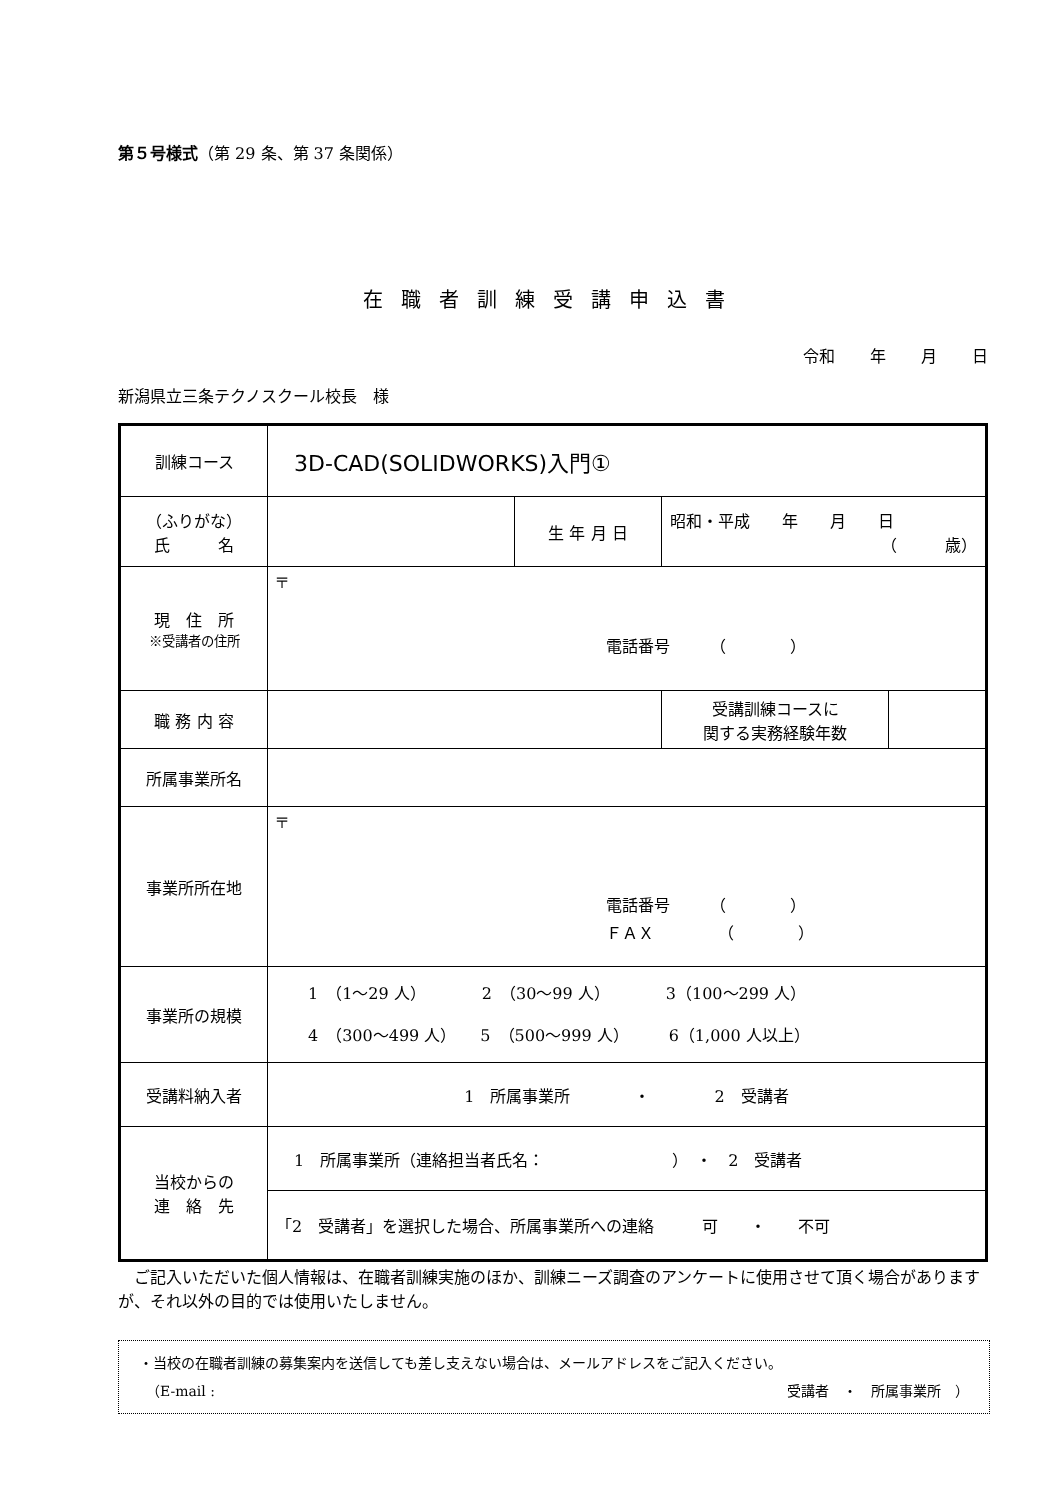第５号様式（第 29 条、第 37 条関係）
在職者訓練受講申込書
令和 年 月 日
新潟県立三条テクノスクール校長　様
| 訓練コース | 3D-CAD(SOLIDWORKS)入門① | | | |
| （ふりがな） 氏 名 | | 生 年 月 日 | 昭和・平成 年 月 日 （ 歳） | |
| 現 住 所 ※受講者の住所 | 〒 電話番号 （ ） | | | |
| 職 務 内 容 | | | 受講訓練コースに 関する実務経験年数 | |
| 所属事業所名 | | | | |
| 事業所所在地 | 〒 電話番号 （ ） ＦＡＸ （ ） | | | |
| 事業所の規模 | 1 （1～29 人） 2 （30～99 人） 3（100～299 人） 4 （300～499 人） 5 （500～999 人） 6（1,000 人以上） | | | |
| 受講料納入者 | 1 所属事業所 ・ 2 受講者 | | | |
| 当校からの 連 絡 先 | 1 所属事業所（連絡担当者氏名： ） ・ 2 受講者 | | | |
| | 「2 受講者」を選択した場合、所属事業所への連絡 可 ・ 不可 | | | |
ご記入いただいた個人情報は、在職者訓練実施のほか、訓練ニーズ調査のアンケートに使用させて頂く場合がありますが、それ以外の目的では使用いたしません。
・当校の在職者訓練の募集案内を送信しても差し支えない場合は、メールアドレスをご記入ください。
　（E-mail : 受講者　・　所属事業所　）